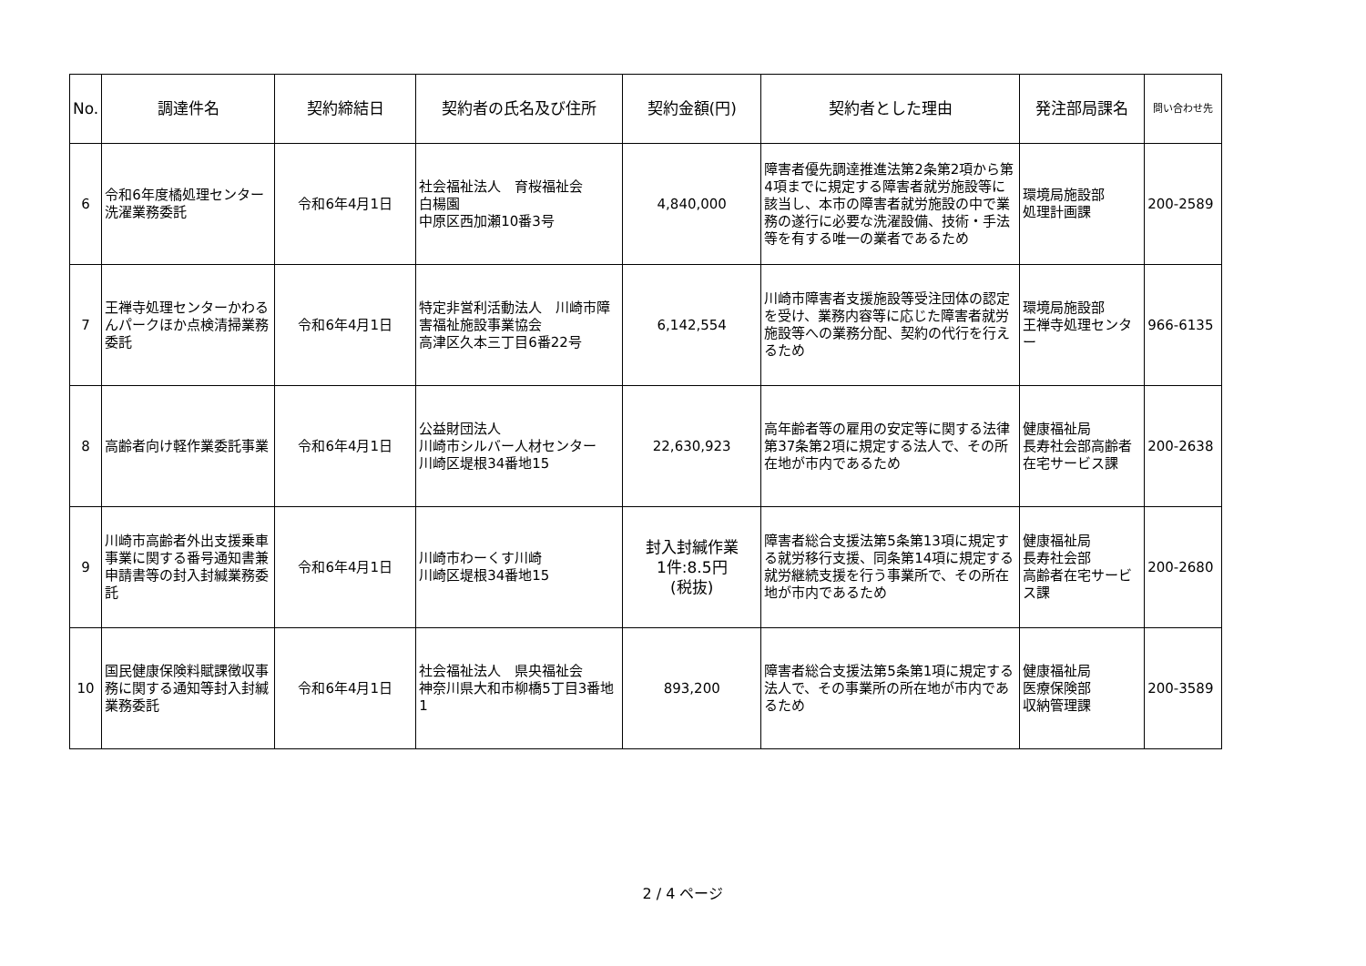| No. | 調達件名 | 契約締結日 | 契約者の氏名及び住所 | 契約金額(円) | 契約者とした理由 | 発注部局課名 | 問い合わせ先 |
| --- | --- | --- | --- | --- | --- | --- | --- |
| 6 | 令和6年度橘処理センター洗濯業務委託 | 令和6年4月1日 | 社会福祉法人 育桜福祉会 白楊園 中原区西加瀬10番3号 | 4,840,000 | 障害者優先調達推進法第2条第2項から第4項までに規定する障害者就労施設等に該当し、本市の障害者就労施設の中で業務の遂行に必要な洗濯設備、技術・手法等を有する唯一の業者であるため | 環境局施設部 処理計画課 | 200-2589 |
| 7 | 王禅寺処理センターかわるんパークほか点検清掃業務委託 | 令和6年4月1日 | 特定非営利活動法人 川崎市障害福祉施設事業協会 高津区久本三丁目6番22号 | 6,142,554 | 川崎市障害者支援施設等受注団体の認定を受け、業務内容等に応じた障害者就労施設等への業務分配、契約の代行を行えるため | 環境局施設部 王禅寺処理センター | 966-6135 |
| 8 | 高齢者向け軽作業委託事業 | 令和6年4月1日 | 公益財団法人 川崎市シルバー人材センター 川崎区堤根34番地15 | 22,630,923 | 高年齢者等の雇用の安定等に関する法律第37条第2項に規定する法人で、その所在地が市内であるため | 健康福祉局 長寿社会部高齢者在宅サービス課 | 200-2638 |
| 9 | 川崎市高齢者外出支援乗車事業に関する番号通知書兼申請書等の封入封緘業務委託 | 令和6年4月1日 | 川崎市わーくす川崎 川崎区堤根34番地15 | 封入封緘作業 1件:8.5円 (税抜) | 障害者総合支援法第5条第13項に規定する就労移行支援、同条第14項に規定する就労継続支援を行う事業所で、その所在地が市内であるため | 健康福祉局 長寿社会部 高齢者在宅サービス課 | 200-2680 |
| 10 | 国民健康保険料賦課徴収事務に関する通知等封入封緘業務委託 | 令和6年4月1日 | 社会福祉法人 県央福祉会 神奈川県大和市柳橋5丁目3番地1 | 893,200 | 障害者総合支援法第5条第1項に規定する法人で、その事業所の所在地が市内であるため | 健康福祉局 医療保険部 収納管理課 | 200-3589 |
2 / 4 ページ